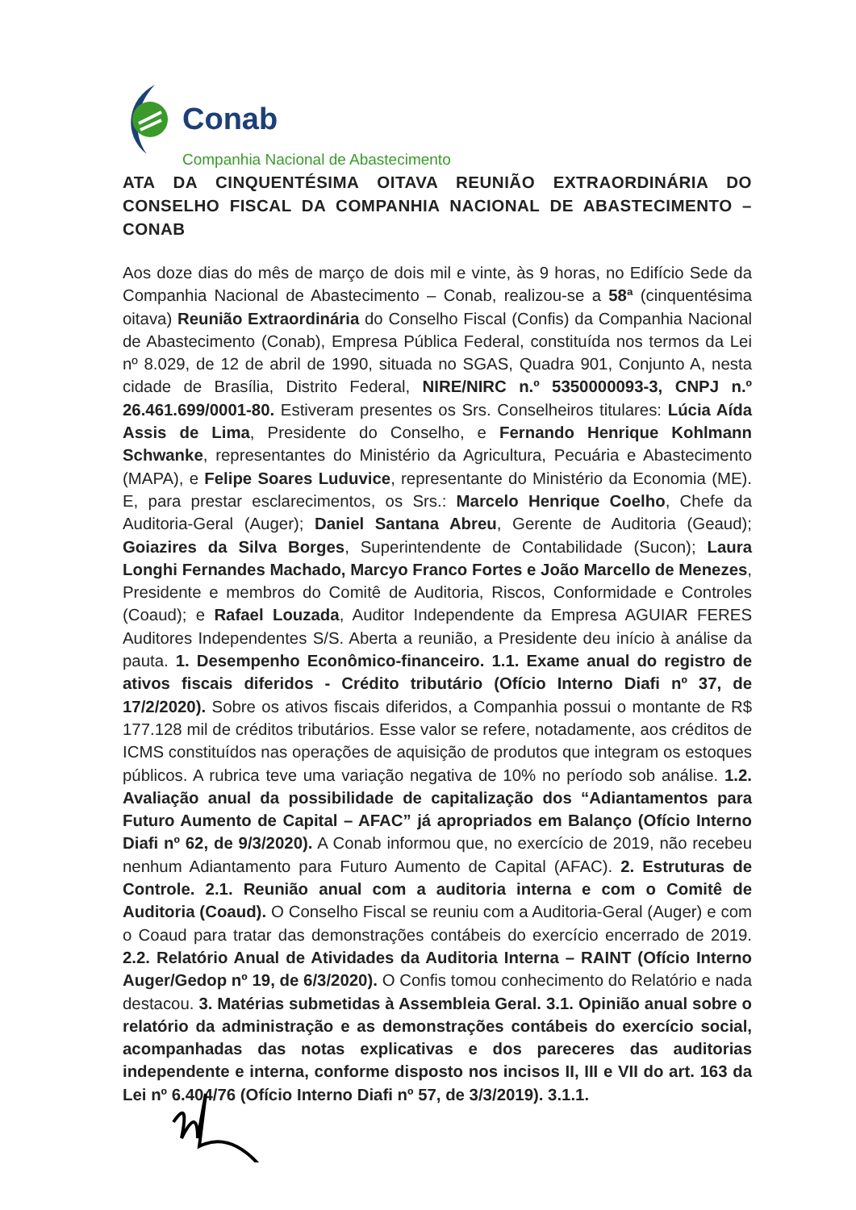Conab
Companhia Nacional de Abastecimento
ATA DA CINQUENTÉSIMA OITAVA REUNIÃO EXTRAORDINÁRIA DO CONSELHO FISCAL DA COMPANHIA NACIONAL DE ABASTECIMENTO – CONAB
Aos doze dias do mês de março de dois mil e vinte, às 9 horas, no Edifício Sede da Companhia Nacional de Abastecimento – Conab, realizou-se a 58ª (cinquentésima oitava) Reunião Extraordinária do Conselho Fiscal (Confis) da Companhia Nacional de Abastecimento (Conab), Empresa Pública Federal, constituída nos termos da Lei nº 8.029, de 12 de abril de 1990, situada no SGAS, Quadra 901, Conjunto A, nesta cidade de Brasília, Distrito Federal, NIRE/NIRC n.º 5350000093-3, CNPJ n.º 26.461.699/0001-80. Estiveram presentes os Srs. Conselheiros titulares: Lúcia Aída Assis de Lima, Presidente do Conselho, e Fernando Henrique Kohlmann Schwanke, representantes do Ministério da Agricultura, Pecuária e Abastecimento (MAPA), e Felipe Soares Luduvice, representante do Ministério da Economia (ME). E, para prestar esclarecimentos, os Srs.: Marcelo Henrique Coelho, Chefe da Auditoria-Geral (Auger); Daniel Santana Abreu, Gerente de Auditoria (Geaud); Goiazires da Silva Borges, Superintendente de Contabilidade (Sucon); Laura Longhi Fernandes Machado, Marcyo Franco Fortes e João Marcello de Menezes, Presidente e membros do Comitê de Auditoria, Riscos, Conformidade e Controles (Coaud); e Rafael Louzada, Auditor Independente da Empresa AGUIAR FERES Auditores Independentes S/S. Aberta a reunião, a Presidente deu início à análise da pauta. 1. Desempenho Econômico-financeiro. 1.1. Exame anual do registro de ativos fiscais diferidos - Crédito tributário (Ofício Interno Diafi nº 37, de 17/2/2020). Sobre os ativos fiscais diferidos, a Companhia possui o montante de R$ 177.128 mil de créditos tributários. Esse valor se refere, notadamente, aos créditos de ICMS constituídos nas operações de aquisição de produtos que integram os estoques públicos. A rubrica teve uma variação negativa de 10% no período sob análise. 1.2. Avaliação anual da possibilidade de capitalização dos “Adiantamentos para Futuro Aumento de Capital – AFAC” já apropriados em Balanço (Ofício Interno Diafi nº 62, de 9/3/2020). A Conab informou que, no exercício de 2019, não recebeu nenhum Adiantamento para Futuro Aumento de Capital (AFAC). 2. Estruturas de Controle. 2.1. Reunião anual com a auditoria interna e com o Comitê de Auditoria (Coaud). O Conselho Fiscal se reuniu com a Auditoria-Geral (Auger) e com o Coaud para tratar das demonstrações contábeis do exercício encerrado de 2019. 2.2. Relatório Anual de Atividades da Auditoria Interna – RAINT (Ofício Interno Auger/Gedop nº 19, de 6/3/2020). O Confis tomou conhecimento do Relatório e nada destacou. 3. Matérias submetidas à Assembleia Geral. 3.1. Opinião anual sobre o relatório da administração e as demonstrações contábeis do exercício social, acompanhadas das notas explicativas e dos pareceres das auditorias independente e interna, conforme disposto nos incisos II, III e VII do art. 163 da Lei nº 6.404/76 (Ofício Interno Diafi nº 57, de 3/3/2019). 3.1.1.